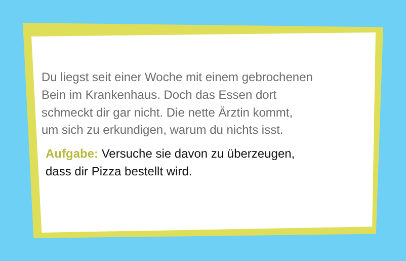Du liegst seit einer Woche mit einem gebrochenen
Bein im Krankenhaus. Doch das Essen dort
schmeckt dir gar nicht. Die nette Ärztin kommt,
um sich zu erkundigen, warum du nichts isst.
Aufgabe: Versuche sie davon zu überzeugen,
dass dir Pizza bestellt wird.